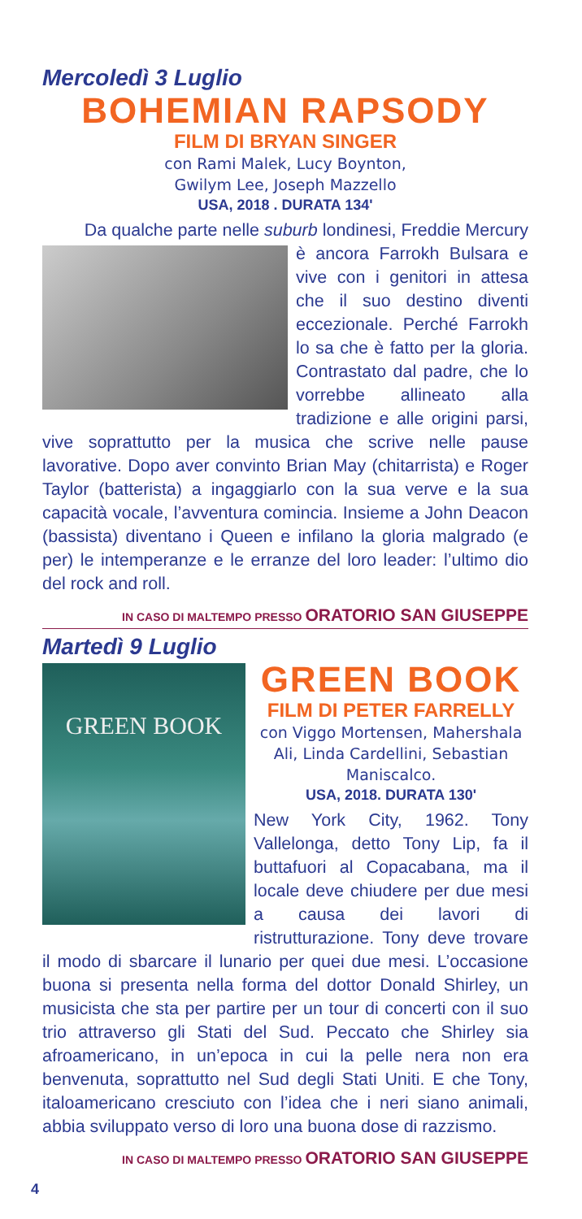Mercoledì 3 Luglio
BOHEMIAN RAPSODY
FILM DI BRYAN SINGER
con Rami Malek, Lucy Boynton,
Gwilym Lee, Joseph Mazzello
USA, 2018 . DURATA 134'
Da qualche parte nelle suburb londinesi, Freddie Mercury
è ancora Farrokh Bulsara e vive con i genitori in attesa che il suo destino diventi eccezionale. Perché Farrokh lo sa che è fatto per la gloria. Contrastato dal padre, che lo vorrebbe allineato alla tradizione e alle origini parsi, vive soprattutto per la musica che scrive nelle pause lavorative. Dopo aver convinto Brian May (chitarrista) e Roger Taylor (batterista) a ingaggiarlo con la sua verve e la sua capacità vocale, l’avventura comincia. Insieme a John Deacon (bassista) diventano i Queen e infilano la gloria malgrado (e per) le intemperanze e le erranze del loro leader: l’ultimo dio del rock and roll.
IN CASO DI MALTEMPO PRESSO ORATORIO SAN GIUSEPPE
Martedì 9 Luglio
GREEN BOOK
GREEN BOOK
FILM DI PETER FARRELLY
con Viggo Mortensen, Mahershala Ali, Linda Cardellini, Sebastian Maniscalco.
USA, 2018. DURATA 130'
New York City, 1962. Tony Vallelonga, detto Tony Lip, fa il buttafuori al Copacabana, ma il locale deve chiudere per due mesi a causa dei lavori di ristrutturazione. Tony deve trovare il modo di sbarcare il lunario per quei due mesi. L’occasione buona si presenta nella forma del dottor Donald Shirley, un musicista che sta per partire per un tour di concerti con il suo trio attraverso gli Stati del Sud. Peccato che Shirley sia afroamericano, in un’epoca in cui la pelle nera non era benvenuta, soprattutto nel Sud degli Stati Uniti. E che Tony, italoamericano cresciuto con l’idea che i neri siano animali, abbia sviluppato verso di loro una buona dose di razzismo.
IN CASO DI MALTEMPO PRESSO ORATORIO SAN GIUSEPPE
4